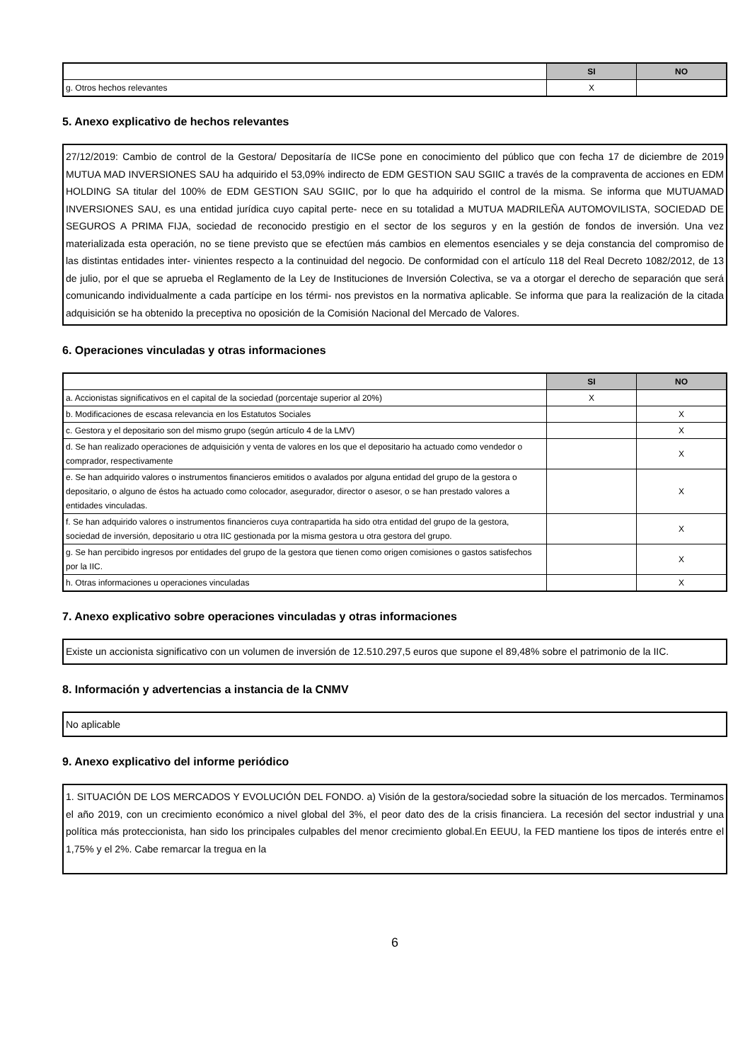| | SI | NO |
| --- | --- | --- |
| g. Otros hechos relevantes | X | |
5. Anexo explicativo de hechos relevantes
27/12/2019: Cambio de control de la Gestora/ Depositaría de IICSe pone en conocimiento del público que con fecha 17 de diciembre de 2019 MUTUA MAD INVERSIONES SAU ha adquirido el 53,09% indirecto de EDM GESTION SAU SGIIC a través de la compraventa de acciones en EDM HOLDING SA titular del 100% de EDM GESTION SAU SGIIC, por lo que ha adquirido el control de la misma. Se informa que MUTUAMAD INVERSIONES SAU, es una entidad jurídica cuyo capital perte- nece en su totalidad a MUTUA MADRILEÑA AUTOMOVILISTA, SOCIEDAD DE SEGUROS A PRIMA FIJA, sociedad de reconocido prestigio en el sector de los seguros y en la gestión de fondos de inversión. Una vez materializada esta operación, no se tiene previsto que se efectúen más cambios en elementos esenciales y se deja constancia del compromiso de las distintas entidades inter- vinientes respecto a la continuidad del negocio. De conformidad con el artículo 118 del Real Decreto 1082/2012, de 13 de julio, por el que se aprueba el Reglamento de la Ley de Instituciones de Inversión Colectiva, se va a otorgar el derecho de separación que será comunicando individualmente a cada partícipe en los térmi- nos previstos en la normativa aplicable. Se informa que para la realización de la citada adquisición se ha obtenido la preceptiva no oposición de la Comisión Nacional del Mercado de Valores.
6. Operaciones vinculadas y otras informaciones
| | SI | NO |
| --- | --- | --- |
| a. Accionistas significativos en el capital de la sociedad (porcentaje superior al 20%) | X | |
| b. Modificaciones de escasa relevancia en los Estatutos Sociales | | X |
| c. Gestora y el depositario son del mismo grupo (según artículo 4 de la LMV) | | X |
| d. Se han realizado operaciones de adquisición y venta de valores en los que el depositario ha actuado como vendedor o comprador, respectivamente | | X |
| e. Se han adquirido valores o instrumentos financieros emitidos o avalados por alguna entidad del grupo de la gestora o depositario, o alguno de éstos ha actuado como colocador, asegurador, director o asesor, o se han prestado valores a entidades vinculadas. | | X |
| f. Se han adquirido valores o instrumentos financieros cuya contrapartida ha sido otra entidad del grupo de la gestora, sociedad de inversión, depositario u otra IIC gestionada por la misma gestora u otra gestora del grupo. | | X |
| g. Se han percibido ingresos por entidades del grupo de la gestora que tienen como origen comisiones o gastos satisfechos por la IIC. | | X |
| h. Otras informaciones u operaciones vinculadas | | X |
7. Anexo explicativo sobre operaciones vinculadas y otras informaciones
Existe un accionista significativo con un volumen de inversión de 12.510.297,5 euros que supone el 89,48% sobre el patrimonio de la IIC.
8. Información y advertencias a instancia de la CNMV
No aplicable
9. Anexo explicativo del informe periódico
1. SITUACIÓN DE LOS MERCADOS Y EVOLUCIÓN DEL FONDO. a) Visión de la gestora/sociedad sobre la situación de los mercados. Terminamos el año 2019, con un crecimiento económico a nivel global del 3%, el peor dato des de la crisis financiera. La recesión del sector industrial y una política más proteccionista, han sido los principales culpables del menor crecimiento global.En EEUU, la FED mantiene los tipos de interés entre el 1,75% y el 2%. Cabe remarcar la tregua en la
6